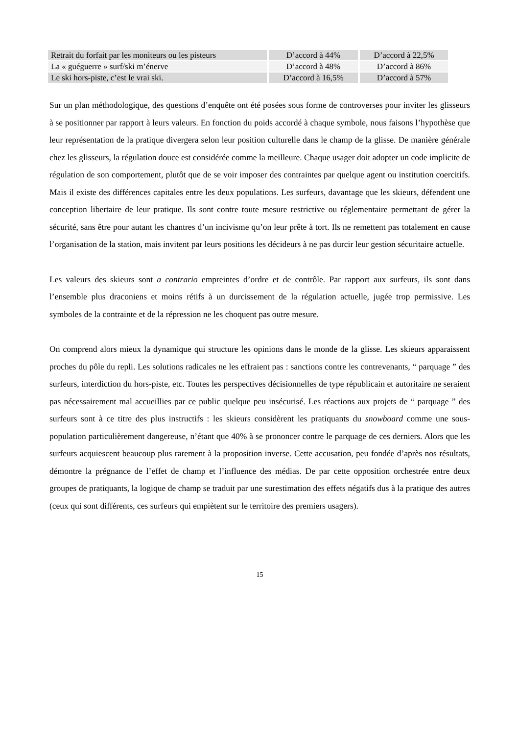| Retrait du forfait par les moniteurs ou les pisteurs | D’accord à 44% | D’accord à 22,5% |
| La « guéguerre » surf/ski m’énerve | D’accord à 48% | D’accord à 86% |
| Le ski hors-piste, c’est le vrai ski. | D’accord à 16,5% | D’accord à 57% |
Sur un plan méthodologique, des questions d’enquête ont été posées sous forme de controverses pour inviter les glisseurs à se positionner par rapport à leurs valeurs. En fonction du poids accordé à chaque symbole, nous faisons l’hypothèse que leur représentation de la pratique divergera selon leur position culturelle dans le champ de la glisse. De manière générale chez les glisseurs, la régulation douce est considérée comme la meilleure. Chaque usager doit adopter un code implicite de régulation de son comportement, plutôt que de se voir imposer des contraintes par quelque agent ou institution coercitifs. Mais il existe des différences capitales entre les deux populations. Les surfeurs, davantage que les skieurs, défendent une conception libertaire de leur pratique. Ils sont contre toute mesure restrictive ou réglementaire permettant de gérer la sécurité, sans être pour autant les chantres d’un incivisme qu’on leur prête à tort. Ils ne remettent pas totalement en cause l’organisation de la station, mais invitent par leurs positions les décideurs à ne pas durcir leur gestion sécuritaire actuelle.
Les valeurs des skieurs sont a contrario empreintes d’ordre et de contrôle. Par rapport aux surfeurs, ils sont dans l’ensemble plus draconiens et moins rétifs à un durcissement de la régulation actuelle, jugée trop permissive. Les symboles de la contrainte et de la répression ne les choquent pas outre mesure.
On comprend alors mieux la dynamique qui structure les opinions dans le monde de la glisse. Les skieurs apparaissent proches du pôle du repli. Les solutions radicales ne les effraient pas : sanctions contre les contrevenants, “ parquage ” des surfeurs, interdiction du hors-piste, etc. Toutes les perspectives décisionnelles de type républicain et autoritaire ne seraient pas nécessairement mal accueillies par ce public quelque peu insécurisé. Les réactions aux projets de “ parquage ” des surfeurs sont à ce titre des plus instructifs : les skieurs considèrent les pratiquants du snowboard comme une sous-population particulièrement dangereuse, n’étant que 40% à se prononcer contre le parquage de ces derniers. Alors que les surfeurs acquiescent beaucoup plus rarement à la proposition inverse. Cette accusation, peu fondée d’après nos résultats, démontre la prégnance de l’effet de champ et l’influence des médias. De par cette opposition orchestrée entre deux groupes de pratiquants, la logique de champ se traduit par une surestimation des effets négatifs dus à la pratique des autres (ceux qui sont différents, ces surfeurs qui empiètent sur le territoire des premiers usagers).
15